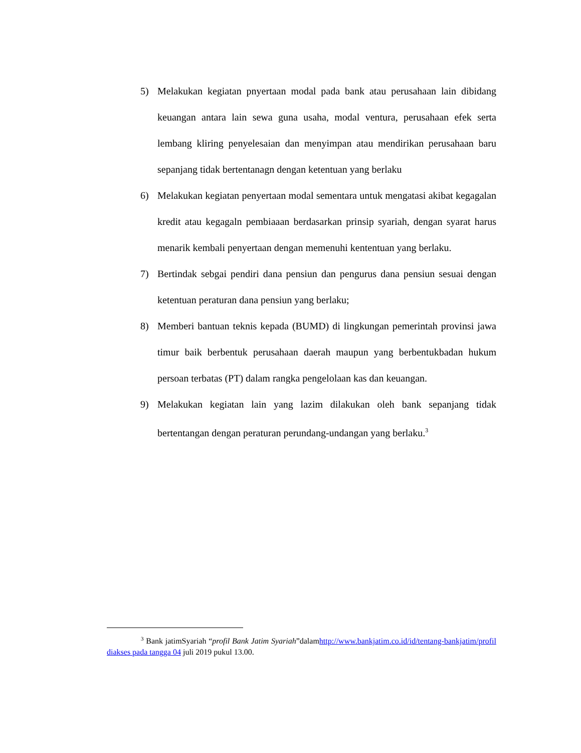5) Melakukan kegiatan pnyertaan modal pada bank atau perusahaan lain dibidang keuangan antara lain sewa guna usaha, modal ventura, perusahaan efek serta lembang kliring penyelesaian dan menyimpan atau mendirikan perusahaan baru sepanjang tidak bertentanagn dengan ketentuan yang berlaku
6) Melakukan kegiatan penyertaan modal sementara untuk mengatasi akibat kegagalan kredit atau kegagaln pembiaaan berdasarkan prinsip syariah, dengan syarat harus menarik kembali penyertaan dengan memenuhi kententuan yang berlaku.
7) Bertindak sebgai pendiri dana pensiun dan pengurus dana pensiun sesuai dengan ketentuan peraturan dana pensiun yang berlaku;
8) Memberi bantuan teknis kepada (BUMD) di lingkungan pemerintah provinsi jawa timur baik berbentuk perusahaan daerah maupun yang berbentukbadan hukum persoan terbatas (PT) dalam rangka pengelolaan kas dan keuangan.
9) Melakukan kegiatan lain yang lazim dilakukan oleh bank sepanjang tidak bertentangan dengan peraturan perundang-undangan yang berlaku.<sup>3</sup>
<sup>3</sup> Bank jatimSyariah “profil Bank Jatim Syariah”dalamhttp://www.bankjatim.co.id/id/tentang-bankjatim/profil diakses pada tangga 04 juli 2019 pukul 13.00.